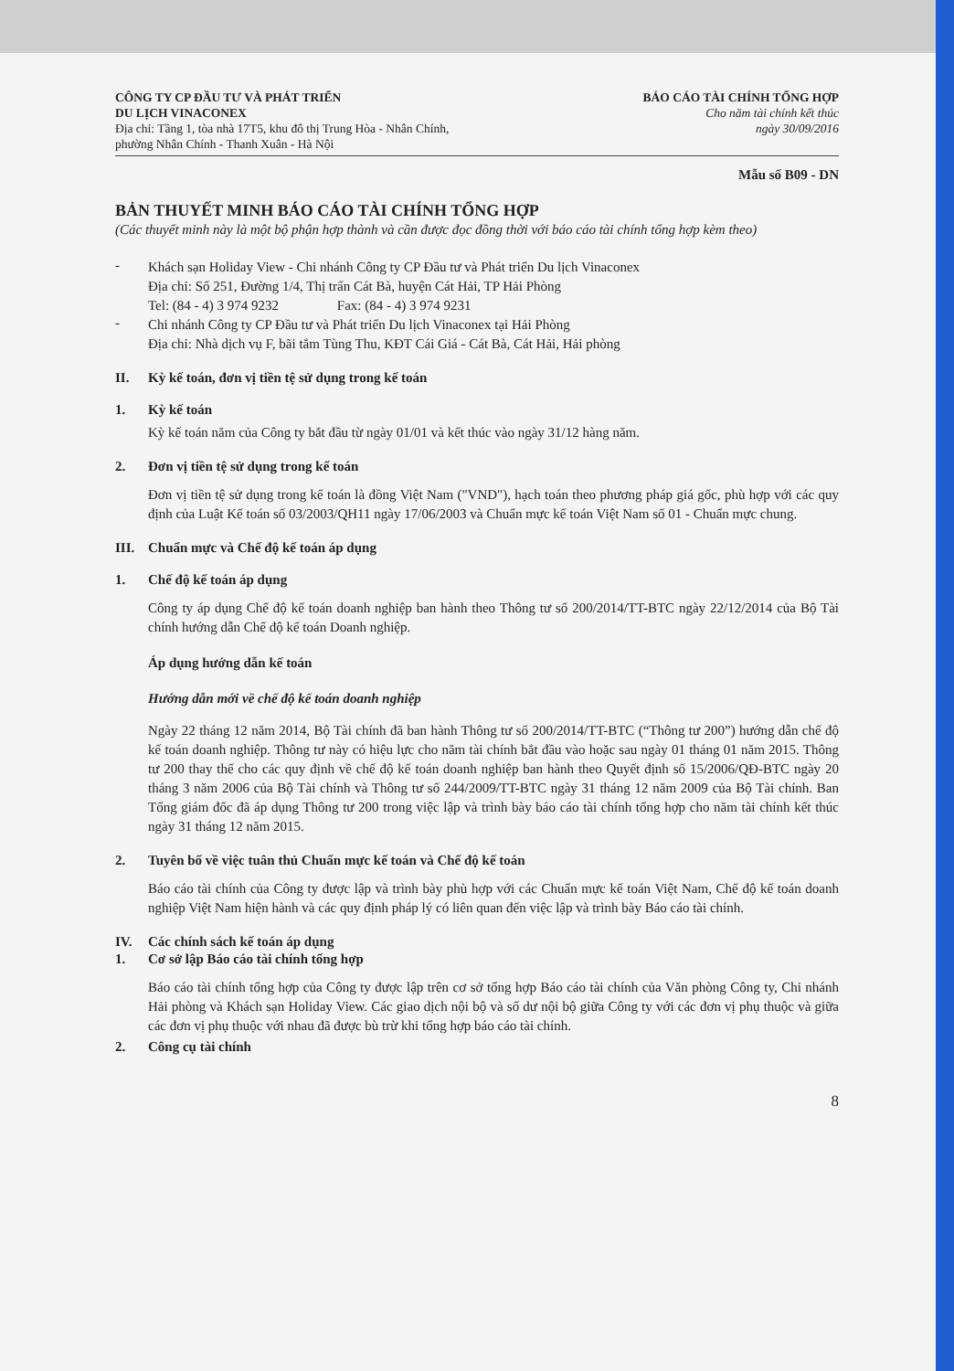CÔNG TY CP ĐẦU TƯ VÀ PHÁT TRIỂN
DU LỊCH VINACONEX
Địa chỉ: Tầng 1, tòa nhà 17T5, khu đô thị Trung Hòa - Nhân Chính,
phường Nhân Chính - Thanh Xuân - Hà Nội
BÁO CÁO TÀI CHÍNH TỔNG HỢP
Cho năm tài chính kết thúc
ngày 30/09/2016
Mẫu số B09 - DN
BẢN THUYẾT MINH BÁO CÁO TÀI CHÍNH TỔNG HỢP
(Các thuyết minh này là một bộ phận hợp thành và cần được đọc đồng thời với báo cáo tài chính tổng hợp kèm theo)
-
Khách sạn Holiday View - Chi nhánh Công ty CP Đầu tư và Phát triển Du lịch Vinaconex
Địa chỉ: Số 251, Đường 1/4, Thị trấn Cát Bà, huyện Cát Hải, TP Hải Phòng
Tel: (84 - 4) 3 974 9232 Fax: (84 - 4) 3 974 9231
-
Chi nhánh Công ty CP Đầu tư và Phát triển Du lịch Vinaconex tại Hải Phòng
Địa chỉ: Nhà dịch vụ F, bãi tắm Tùng Thu, KĐT Cái Giá - Cát Bà, Cát Hải, Hải phòng
II. Kỳ kế toán, đơn vị tiền tệ sử dụng trong kế toán
1. Kỳ kế toán
Kỳ kế toán năm của Công ty bắt đầu từ ngày 01/01 và kết thúc vào ngày 31/12 hàng năm.
2. Đơn vị tiền tệ sử dụng trong kế toán
Đơn vị tiền tệ sử dụng trong kế toán là đồng Việt Nam ("VND"), hạch toán theo phương pháp giá gốc, phù hợp với các quy định của Luật Kế toán số 03/2003/QH11 ngày 17/06/2003 và Chuẩn mực kế toán Việt Nam số 01 - Chuẩn mực chung.
III. Chuẩn mực và Chế độ kế toán áp dụng
1. Chế độ kế toán áp dụng
Công ty áp dụng Chế độ kế toán doanh nghiệp ban hành theo Thông tư số 200/2014/TT-BTC ngày 22/12/2014 của Bộ Tài chính hướng dẫn Chế độ kế toán Doanh nghiệp.
Áp dụng hướng dẫn kế toán
Hướng dẫn mới về chế độ kế toán doanh nghiệp
Ngày 22 tháng 12 năm 2014, Bộ Tài chính đã ban hành Thông tư số 200/2014/TT-BTC (“Thông tư 200”) hướng dẫn chế độ kế toán doanh nghiệp. Thông tư này có hiệu lực cho năm tài chính bắt đầu vào hoặc sau ngày 01 tháng 01 năm 2015. Thông tư 200 thay thế cho các quy định về chế độ kế toán doanh nghiệp ban hành theo Quyết định số 15/2006/QĐ-BTC ngày 20 tháng 3 năm 2006 của Bộ Tài chính và Thông tư số 244/2009/TT-BTC ngày 31 tháng 12 năm 2009 của Bộ Tài chính. Ban Tổng giám đốc đã áp dụng Thông tư 200 trong việc lập và trình bày báo cáo tài chính tổng hợp cho năm tài chính kết thúc ngày 31 tháng 12 năm 2015.
2. Tuyên bố về việc tuân thủ Chuẩn mực kế toán và Chế độ kế toán
Báo cáo tài chính của Công ty được lập và trình bày phù hợp với các Chuẩn mực kế toán Việt Nam, Chế độ kế toán doanh nghiệp Việt Nam hiện hành và các quy định pháp lý có liên quan đến việc lập và trình bày Báo cáo tài chính.
IV. Các chính sách kế toán áp dụng
1. Cơ sở lập Báo cáo tài chính tổng hợp
Báo cáo tài chính tổng hợp của Công ty được lập trên cơ sở tổng hợp Báo cáo tài chính của Văn phòng Công ty, Chi nhánh Hải phòng và Khách sạn Holiday View. Các giao dịch nội bộ và số dư nội bộ giữa Công ty với các đơn vị phụ thuộc và giữa các đơn vị phụ thuộc với nhau đã được bù trừ khi tổng hợp báo cáo tài chính.
2. Công cụ tài chính
8